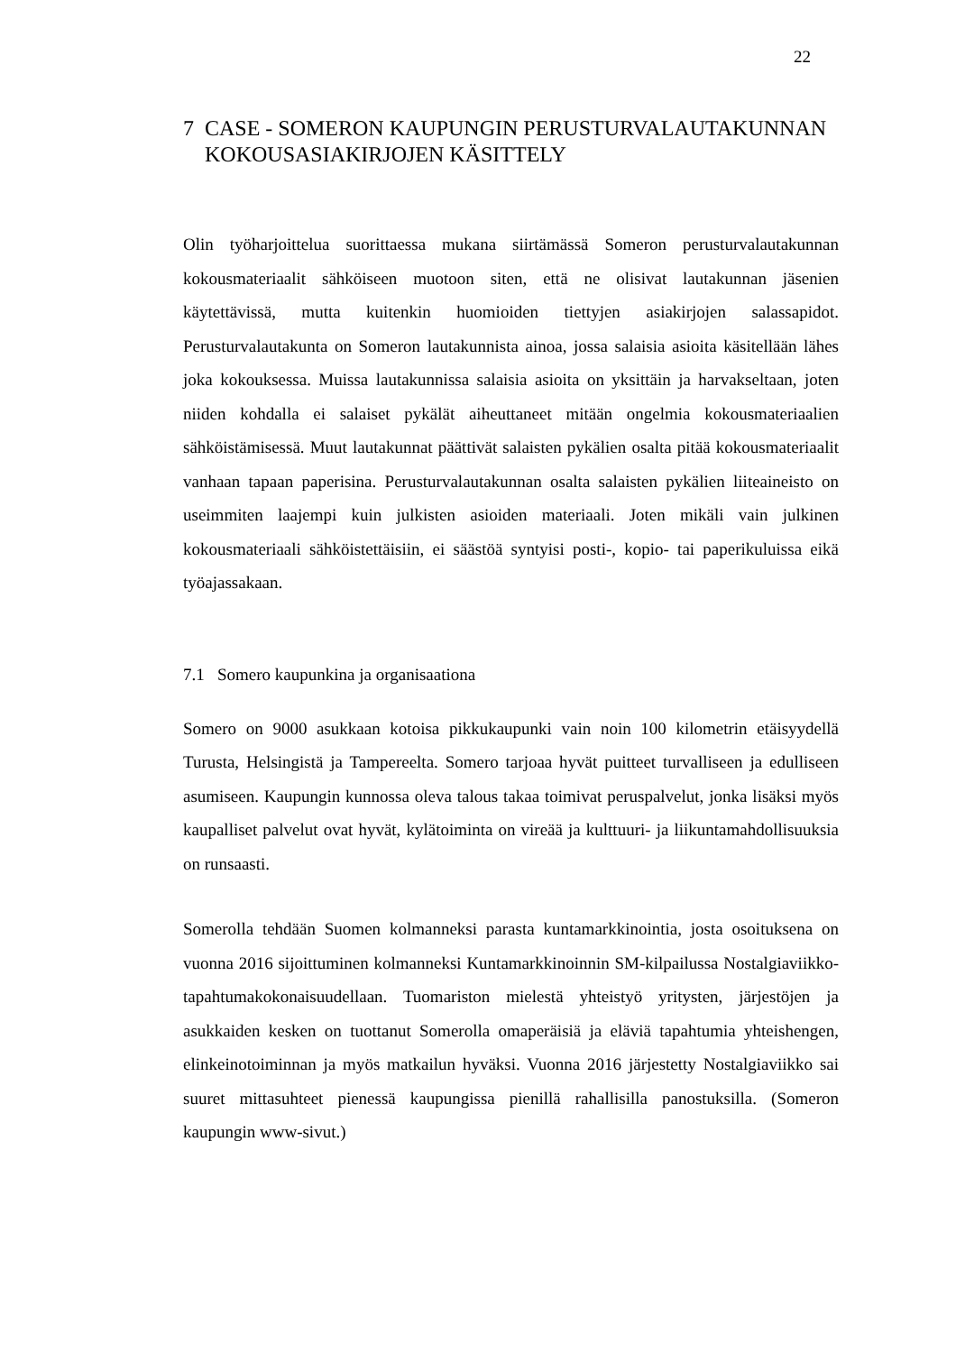22
7 CASE - SOMERON KAUPUNGIN PERUSTURVALAUTAKUNNAN KOKOUSASIAKIRJOJEN KÄSITTELY
Olin työharjoittelua suorittaessa mukana siirtämässä Someron perusturvalautakunnan kokousmateriaalit sähköiseen muotoon siten, että ne olisivat lautakunnan jäsenien käytettävissä, mutta kuitenkin huomioiden tiettyjen asiakirjojen salassapidot. Perusturvalautakunta on Someron lautakunnista ainoa, jossa salaisia asioita käsitellään lähes joka kokouksessa. Muissa lautakunnissa salaisia asioita on yksittäin ja harvakseltaan, joten niiden kohdalla ei salaiset pykälät aiheuttaneet mitään ongelmia kokousmateriaalien sähköistämisessä. Muut lautakunnat päättivät salaisten pykälien osalta pitää kokousmateriaalit vanhaan tapaan paperisina. Perusturvalautakunnan osalta salaisten pykälien liiteaineisto on useimmiten laajempi kuin julkisten asioiden materiaali. Joten mikäli vain julkinen kokousmateriaali sähköistettäisiin, ei säästöä syntyisi posti-, kopio- tai paperikuluissa eikä työajassakaan.
7.1 Somero kaupunkina ja organisaationa
Somero on 9000 asukkaan kotoisa pikkukaupunki vain noin 100 kilometrin etäisyydellä Turusta, Helsingistä ja Tampereelta. Somero tarjoaa hyvät puitteet turvalliseen ja edulliseen asumiseen. Kaupungin kunnossa oleva talous takaa toimivat peruspalvelut, jonka lisäksi myös kaupalliset palvelut ovat hyvät, kylätoiminta on vireää ja kulttuuri- ja liikuntamahdollisuuksia on runsaasti.
Somerolla tehdään Suomen kolmanneksi parasta kuntamarkkinointia, josta osoituksena on vuonna 2016 sijoittuminen kolmanneksi Kuntamarkkinoinnin SM-kilpailussa Nostalgiaviikko-tapahtumakokonaisuudellaan. Tuomariston mielestä yhteistyö yritysten, järjestöjen ja asukkaiden kesken on tuottanut Somerolla omaperäisiä ja eläviä tapahtumia yhteishengen, elinkeinotoiminnan ja myös matkailun hyväksi. Vuonna 2016 järjestetty Nostalgiaviikko sai suuret mittasuhteet pienessä kaupungissa pienillä rahallisilla panostuksilla. (Someron kaupungin www-sivut.)